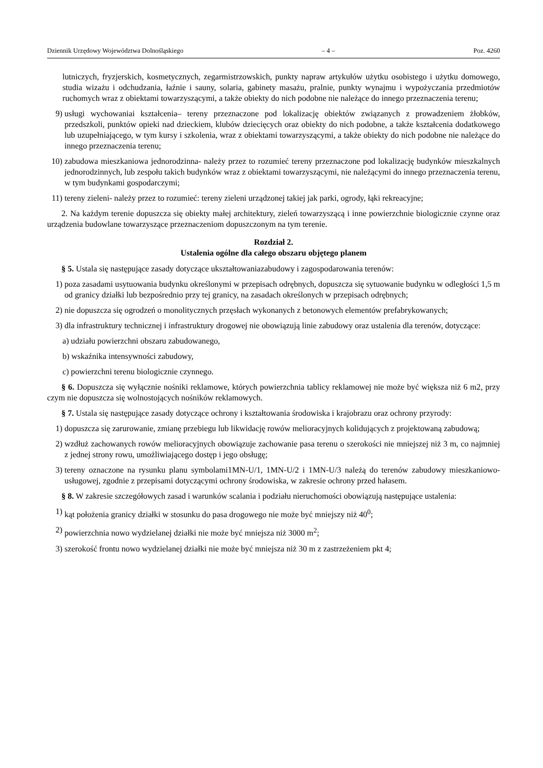Dziennik Urzędowy Województwa Dolnośląskiego – 4 – Poz. 4260
lutniczych, fryzjerskich, kosmetycznych, zegarmistrzowskich, punkty napraw artykułów użytku osobistego i użytku domowego, studia wizażu i odchudzania, łaźnie i sauny, solaria, gabinety masażu, pralnie, punkty wynajmu i wypożyczania przedmiotów ruchomych wraz z obiektami towarzyszącymi, a także obiekty do nich podobne nie należące do innego przeznaczenia terenu;
9) usługi wychowaniai kształcenia– tereny przeznaczone pod lokalizację obiektów związanych z prowadzeniem żłobków, przedszkoli, punktów opieki nad dzieckiem, klubów dziecięcych oraz obiekty do nich podobne, a także kształcenia dodatkowego lub uzupełniającego, w tym kursy i szkolenia, wraz z obiektami towarzyszącymi, a także obiekty do nich podobne nie należące do innego przeznaczenia terenu;
10) zabudowa mieszkaniowa jednorodzinna- należy przez to rozumieć tereny przeznaczone pod lokalizację budynków mieszkalnych jednorodzinnych, lub zespołu takich budynków wraz z obiektami towarzyszącymi, nie należącymi do innego przeznaczenia terenu, w tym budynkami gospodarczymi;
11) tereny zieleni- należy przez to rozumieć: tereny zieleni urządzonej takiej jak parki, ogrody, łąki rekreacyjne;
2. Na każdym terenie dopuszcza się obiekty małej architektury, zieleń towarzyszącą i inne powierzchnie biologicznie czynne oraz urządzenia budowlane towarzyszące przeznaczeniom dopuszczonym na tym terenie.
Rozdział 2.
Ustalenia ogólne dla całego obszaru objętego planem
§ 5. Ustala się następujące zasady dotyczące ukształtowaniazabudowy i zagospodarowania terenów:
1) poza zasadami usytuowania budynku określonymi w przepisach odrębnych, dopuszcza się sytuowanie budynku w odległości 1,5 m od granicy działki lub bezpośrednio przy tej granicy, na zasadach określonych w przepisach odrębnych;
2) nie dopuszcza się ogrodzeń o monolitycznych przęsłach wykonanych z betonowych elementów prefabrykowanych;
3) dla infrastruktury technicznej i infrastruktury drogowej nie obowiązują linie zabudowy oraz ustalenia dla terenów, dotyczące:
a) udziału powierzchni obszaru zabudowanego,
b) wskaźnika intensywności zabudowy,
c) powierzchni terenu biologicznie czynnego.
§ 6. Dopuszcza się wyłącznie nośniki reklamowe, których powierzchnia tablicy reklamowej nie może być większa niż 6 m2, przy czym nie dopuszcza się wolnostojących nośników reklamowych.
§ 7. Ustala się następujące zasady dotyczące ochrony i kształtowania środowiska i krajobrazu oraz ochrony przyrody:
1) dopuszcza się zarurowanie, zmianę przebiegu lub likwidację rowów melioracyjnych kolidujących z projektowaną zabudową;
2) wzdłuż zachowanych rowów melioracyjnych obowiązuje zachowanie pasa terenu o szerokości nie mniejszej niż 3 m, co najmniej z jednej strony rowu, umożliwiającego dostęp i jego obsługę;
3) tereny oznaczone na rysunku planu symbolami1MN-U/1, 1MN-U/2 i 1MN-U/3 należą do terenów zabudowy mieszkaniowo-usługowej, zgodnie z przepisami dotyczącymi ochrony środowiska, w zakresie ochrony przed hałasem.
§ 8. W zakresie szczegółowych zasad i warunków scalania i podziału nieruchomości obowiązują następujące ustalenia:
1) kąt położenia granicy działki w stosunku do pasa drogowego nie może być mniejszy niż 40<sup>0</sup>;
2) powierzchnia nowo wydzielanej działki nie może być mniejsza niż 3000 m<sup>2</sup>;
3) szerokość frontu nowo wydzielanej działki nie może być mniejsza niż 30 m z zastrzeżeniem pkt 4;